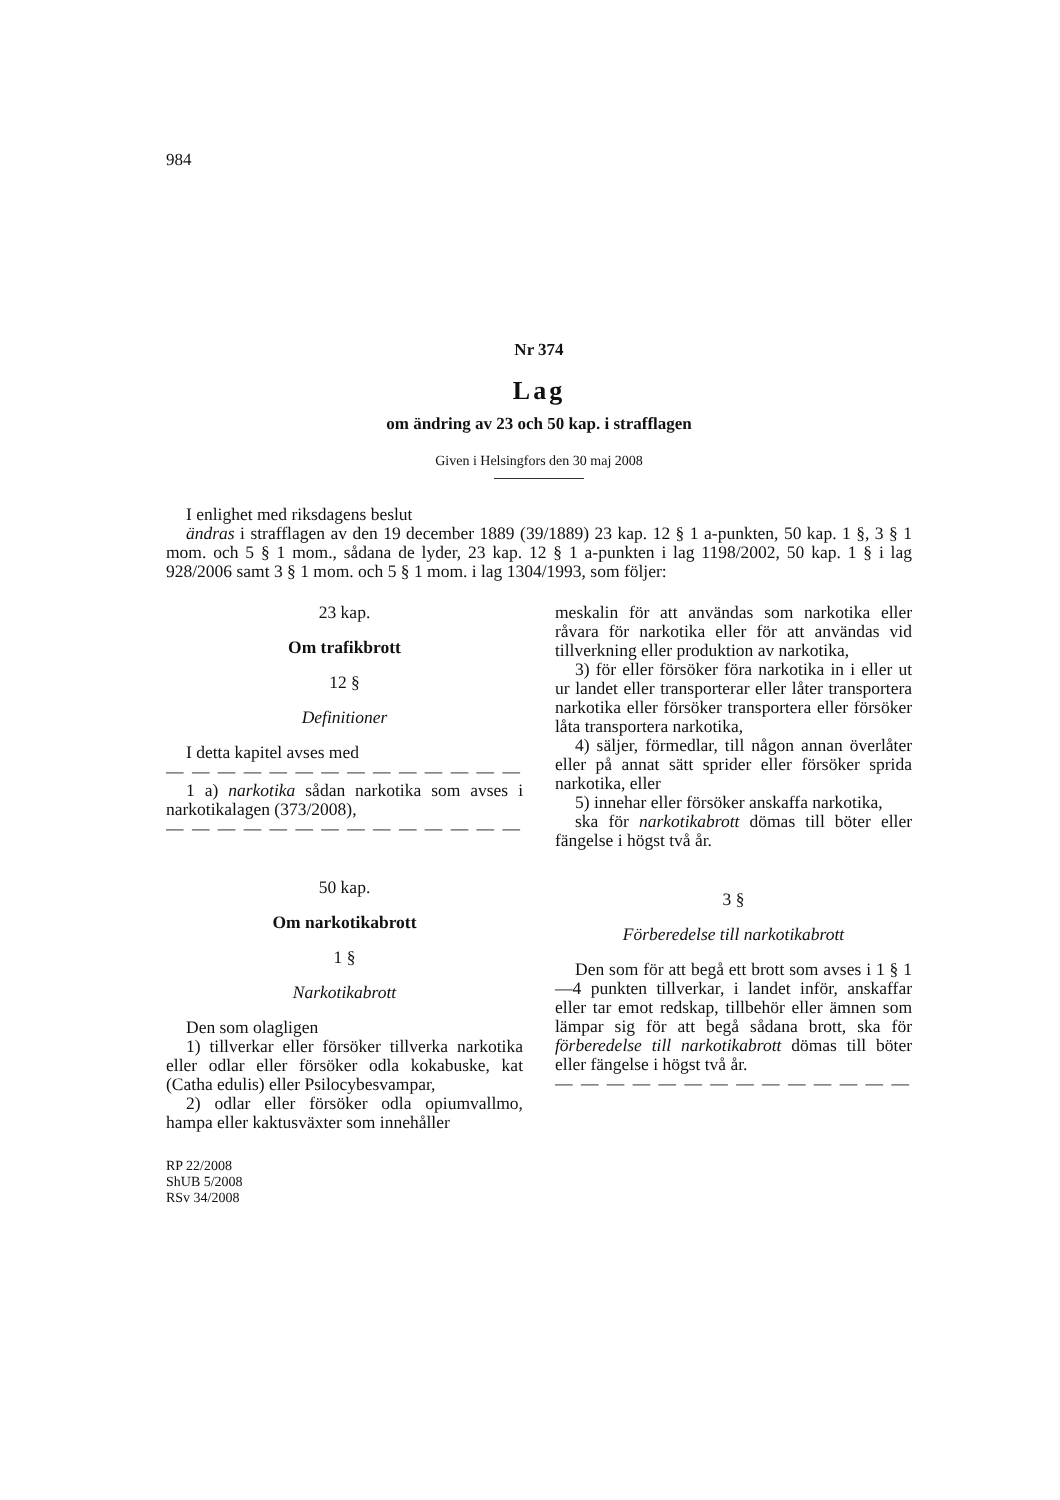984
Nr 374
Lag
om ändring av 23 och 50 kap. i strafflagen
Given i Helsingfors den 30 maj 2008
I enlighet med riksdagens beslut
ändras i strafflagen av den 19 december 1889 (39/1889) 23 kap. 12 § 1 a-punkten, 50 kap. 1 §, 3 § 1 mom. och 5 § 1 mom., sådana de lyder, 23 kap. 12 § 1 a-punkten i lag 1198/2002, 50 kap. 1 § i lag 928/2006 samt 3 § 1 mom. och 5 § 1 mom. i lag 1304/1993, som följer:
23 kap.
Om trafikbrott
12 §
Definitioner
I detta kapitel avses med
— — — — — — — — — — — — — —
1 a) narkotika sådan narkotika som avses i narkotikalagen (373/2008),
— — — — — — — — — — — — — —
50 kap.
Om narkotikabrott
1 §
Narkotikabrott
Den som olagligen
1) tillverkar eller försöker tillverka narkotika eller odlar eller försöker odla kokabuske, kat (Catha edulis) eller Psilocybesvampar,
2) odlar eller försöker odla opiumvallmo, hampa eller kaktusväxter som innehåller
RP 22/2008
ShUB 5/2008
RSv 34/2008
meskalin för att användas som narkotika eller råvara för narkotika eller för att användas vid tillverkning eller produktion av narkotika,
3) för eller försöker föra narkotika in i eller ut ur landet eller transporterar eller låter transportera narkotika eller försöker transportera eller försöker låta transportera narkotika,
4) säljer, förmedlar, till någon annan överlåter eller på annat sätt sprider eller försöker sprida narkotika, eller
5) innehar eller försöker anskaffa narkotika,
ska för narkotikabrott dömas till böter eller fängelse i högst två år.
3 §
Förberedelse till narkotikabrott
Den som för att begå ett brott som avses i 1 § 1—4 punkten tillverkar, i landet inför, anskaffar eller tar emot redskap, tillbehör eller ämnen som lämpar sig för att begå sådana brott, ska för förberedelse till narkotikabrott dömas till böter eller fängelse i högst två år.
— — — — — — — — — — — — — —